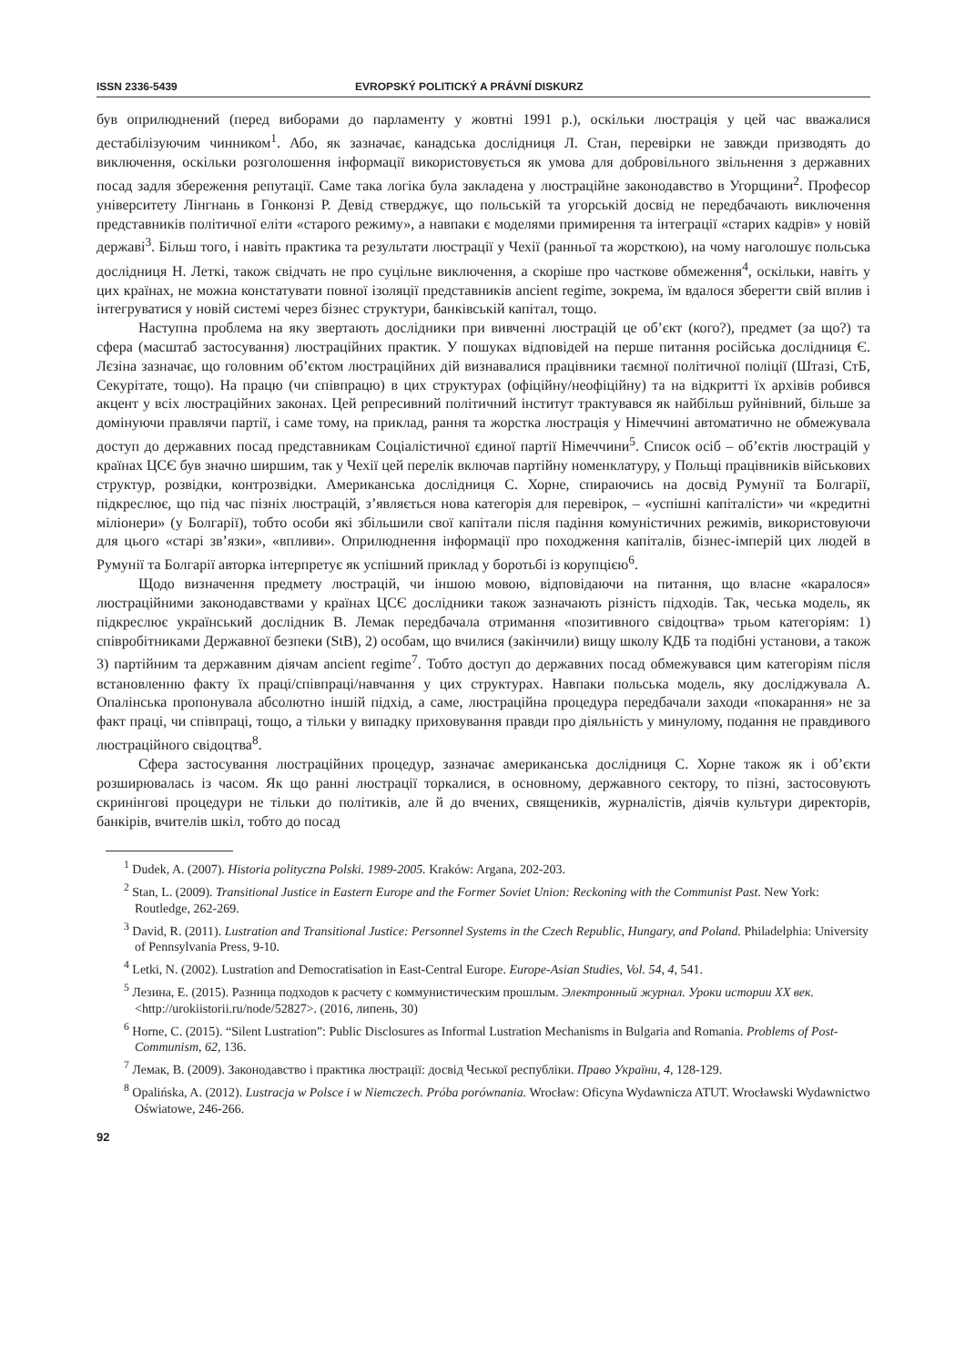ISSN 2336-5439 EVROPSKÝ POLITICKÝ A PRÁVNÍ DISKURZ
був оприлюднений (перед виборами до парламенту у жовтні 1991 р.), оскільки люстрація у цей час вважалися дестабілізуючим чинником<sup>1</sup>. Або, як зазначає, канадська дослідниця Л. Стан, перевірки не завжди призводять до виключення, оскільки розголошення інформації використовується як умова для добровільного звільнення з державних посад задля збереження репутації. Саме така логіка була закладена у люстраційне законодавство в Угорщини<sup>2</sup>. Професор університету Лінгнань в Гонконзі Р. Девід стверджує, що польській та угорській досвід не передбачають виключення представників політичної еліти «старого режиму», а навпаки є моделями примирення та інтеграції «старих кадрів» у новій державі<sup>3</sup>. Більш того, і навіть практика та результати люстрації у Чехії (ранньої та жорсткою), на чому наголошує польська дослідниця Н. Леткі, також свідчать не про суцільне виключення, а скоріше про часткове обмеження<sup>4</sup>, оскільки, навіть у цих країнах, не можна констатувати повної ізоляції представників ancient regime, зокрема, їм вдалося зберегти свій вплив і інтегруватися у новій системі через бізнес структури, банківській капітал, тощо.
Наступна проблема на яку звертають дослідники при вивченні люстрацій це об’єкт (кого?), предмет (за що?) та сфера (масштаб застосування) люстраційних практик. У пошуках відповідей на перше питання російська дослідниця Є. Лєзіна зазначає, що головним об’єктом люстраційних дій визнавалися працівники таємної політичної поліції (Штазі, СтБ, Секурітате, тощо). На працю (чи співпрацю) в цих структурах (офіційну/неофіційну) та на відкритті їх архівів робився акцент у всіх люстраційних законах. Цей репресивний політичний інститут трактувався як найбільш руйнівний, більше за домінуючи правлячи партії, і саме тому, на приклад, рання та жорстка люстрація у Німеччині автоматично не обмежувала доступ до державних посад представникам Соціалістичної єдиної партії Німеччини<sup>5</sup>. Список осіб – об’єктів люстрацій у країнах ЦСЄ був значно ширшим, так у Чехії цей перелік включав партійну номенклатуру, у Польщі працівників військових структур, розвідки, контрозвідки. Американська дослідниця С. Хорне, спираючись на досвід Румунії та Болгарії, підкреслює, що під час пізніх люстрацій, з’являється нова категорія для перевірок, – «успішні капіталісти» чи «кредитні міліонери» (у Болгарії), тобто особи які збільшили свої капітали після падіння комуністичних режимів, використовуючи для цього «старі зв’язки», «впливи». Оприлюднення інформації про походження капіталів, бізнес-імперій цих людей в Румунії та Болгарії авторка інтерпретує як успішний приклад у боротьбі із корупцією<sup>6</sup>.
Щодо визначення предмету люстрацій, чи іншою мовою, відповідаючи на питання, що власне «каралося» люстраційними законодавствами у країнах ЦСЄ дослідники також зазначають різність підходів. Так, чеська модель, як підкреслює український дослідник В. Лемак передбачала отримання «позитивного свідоцтва» трьом категоріям: 1) співробітниками Державної безпеки (StB), 2) особам, що вчилися (закінчили) вищу школу КДБ та подібні установи, а також 3) партійним та державним діячам ancient regime<sup>7</sup>. Тобто доступ до державних посад обмежувався цим категоріям після встановленню факту їх праці/співпраці/навчання у цих структурах. Навпаки польська модель, яку досліджувала А. Опалінська пропонувала абсолютно іншій підхід, а саме, люстраційна процедура передбачали заходи «покарання» не за факт праці, чи співпраці, тощо, а тільки у випадку приховування правди про діяльність у минулому, подання не правдивого люстраційного свідоцтва<sup>8</sup>.
Сфера застосування люстраційних процедур, зазначає американська дослідниця С. Хорне також як і об’єкти розширювалась із часом. Як що ранні люстрації торкалися, в основному, державного сектору, то пізні, застосовують скринінгові процедури не тільки до політиків, але й до вчених, священиків, журналістів, діячів культури директорів, банкірів, вчителів шкіл, тобто до посад
<sup>1</sup> Dudek, A. (2007). Historia polityczna Polski. 1989-2005. Kraków: Argana, 202-203.
<sup>2</sup> Stan, L. (2009). Transitional Justice in Eastern Europe and the Former Soviet Union: Reckoning with the Communist Past. New York: Routledge, 262-269.
<sup>3</sup> David, R. (2011). Lustration and Transitional Justice: Personnel Systems in the Czech Republic, Hungary, and Poland. Philadelphia: University of Pennsylvania Press, 9-10.
<sup>4</sup> Letki, N. (2002). Lustration and Democratisation in East-Central Europe. Europe-Asian Studies, Vol. 54, 4, 541.
<sup>5</sup> Лезина, Е. (2015). Разница подходов к расчету с коммунистическим прошлым. Электронный журнал. Уроки истории XX век. <http://urokiistorii.ru/node/52827>. (2016, липень, 30)
<sup>6</sup> Horne, C. (2015). “Silent Lustration”: Public Disclosures as Informal Lustration Mechanisms in Bulgaria and Romania. Problems of Post-Communism, 62, 136.
<sup>7</sup> Лемак, В. (2009). Законодавство і практика люстрації: досвід Чеської республіки. Право України, 4, 128-129.
<sup>8</sup> Opalińska, A. (2012). Lustracja w Polsce i w Niemczech. Próba porównania. Wrocław: Oficyna Wydawnicza ATUT. Wrocławski Wydawnictwo Oświatowe, 246-266.
92